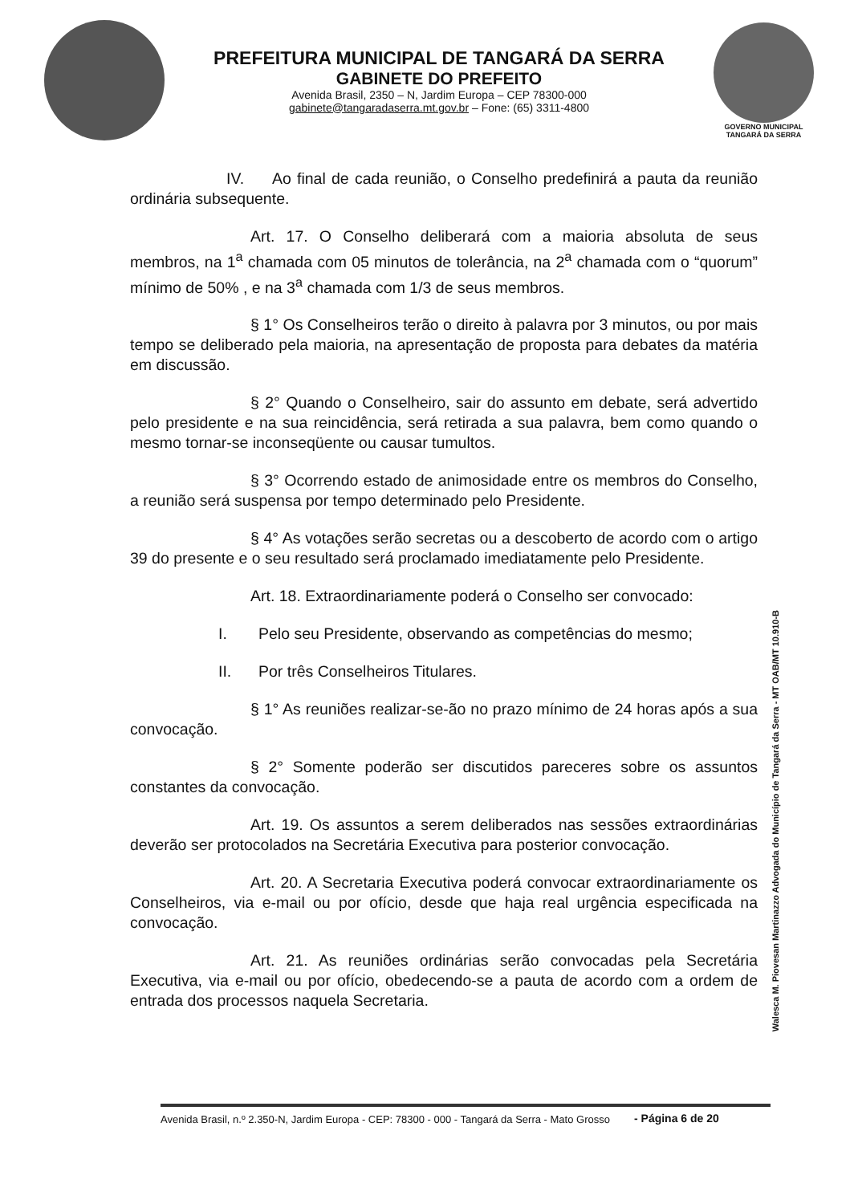PREFEITURA MUNICIPAL DE TANGARÁ DA SERRA
GABINETE DO PREFEITO
Avenida Brasil, 2350 – N, Jardim Europa – CEP 78300-000
gabinete@tangaradaserra.mt.gov.br – Fone: (65) 3311-4800
GOVERNO MUNICIPAL
TANGARÁ DA SERRA
IV. Ao final de cada reunião, o Conselho predefinirá a pauta da reunião ordinária subsequente.
Art. 17. O Conselho deliberará com a maioria absoluta de seus membros, na 1<sup>a</sup> chamada com 05 minutos de tolerância, na 2<sup>a</sup> chamada com o “quorum” mínimo de 50% , e na 3<sup>a</sup> chamada com 1/3 de seus membros.
§ 1° Os Conselheiros terão o direito à palavra por 3 minutos, ou por mais tempo se deliberado pela maioria, na apresentação de proposta para debates da matéria em discussão.
§ 2° Quando o Conselheiro, sair do assunto em debate, será advertido pelo presidente e na sua reincidência, será retirada a sua palavra, bem como quando o mesmo tornar-se inconseqüente ou causar tumultos.
§ 3° Ocorrendo estado de animosidade entre os membros do Conselho, a reunião será suspensa por tempo determinado pelo Presidente.
§ 4° As votações serão secretas ou a descoberto de acordo com o artigo 39 do presente e o seu resultado será proclamado imediatamente pelo Presidente.
Art. 18. Extraordinariamente poderá o Conselho ser convocado:
I. Pelo seu Presidente, observando as competências do mesmo;
II. Por três Conselheiros Titulares.
§ 1° As reuniões realizar-se-ão no prazo mínimo de 24 horas após a sua convocação.
§ 2° Somente poderão ser discutidos pareceres sobre os assuntos constantes da convocação.
Art. 19. Os assuntos a serem deliberados nas sessões extraordinárias deverão ser protocolados na Secretária Executiva para posterior convocação.
Art. 20. A Secretaria Executiva poderá convocar extraordinariamente os Conselheiros, via e-mail ou por ofício, desde que haja real urgência especificada na convocação.
Art. 21. As reuniões ordinárias serão convocadas pela Secretária Executiva, via e-mail ou por ofício, obedecendo-se a pauta de acordo com a ordem de entrada dos processos naquela Secretaria.
Walesca M. Piovesan Martinazzo Advogada do Município de Tangará da Serra - MT OAB/MT 10.910-B
Avenida Brasil, n.º 2.350-N, Jardim Europa - CEP: 78300 - 000 - Tangará da Serra - Mato Grosso
- Página 6 de 20